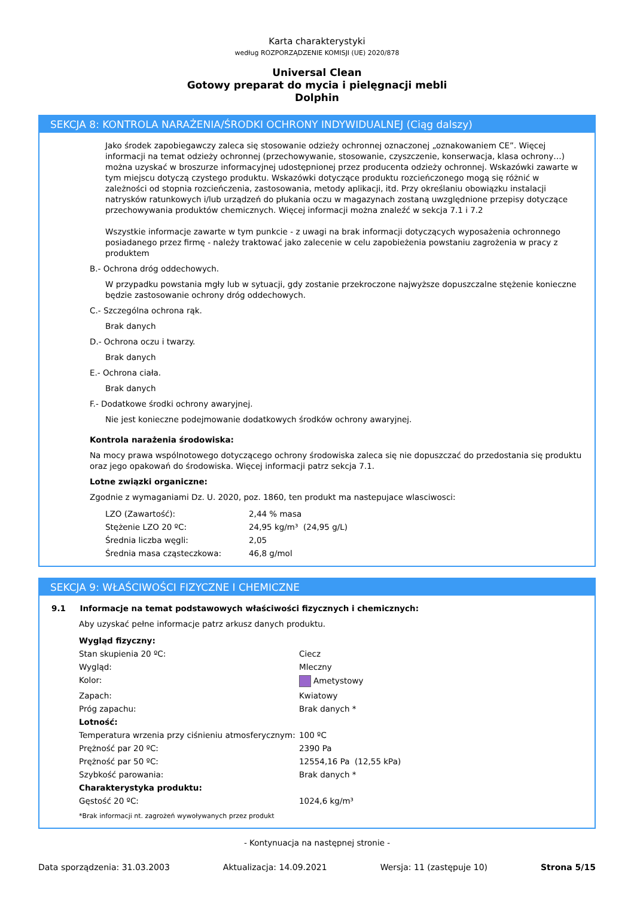Karta charakterystyki
według ROZPORZĄDZENIE KOMISJI (UE) 2020/878
Universal Clean
Gotowy preparat do mycia i pielęgnacji mebli
Dolphin
SEKCJA 8: KONTROLA NARAŻENIA/ŚRODKI OCHRONY INDYWIDUALNEJ (Ciąg dalszy)
Jako środek zapobiegawczy zaleca się stosowanie odzieży ochronnej oznaczonej „oznakowaniem CE”. Więcej informacji na temat odzieży ochronnej (przechowywanie, stosowanie, czyszczenie, konserwacja, klasa ochrony…) można uzyskać w broszurze informacyjnej udostępnionej przez producenta odzieży ochronnej. Wskazówki zawarte w tym miejscu dotyczą czystego produktu. Wskazówki dotyczące produktu rozcieńczonego mogą się różnić w zależności od stopnia rozcieńczenia, zastosowania, metody aplikacji, itd. Przy określaniu obowiązku instalacji natrysków ratunkowych i/lub urządzeń do płukania oczu w magazynach zostaną uwzględnione przepisy dotyczące przechowywania produktów chemicznych. Więcej informacji można znaleźć w sekcja 7.1 i 7.2
Wszystkie informacje zawarte w tym punkcie - z uwagi na brak informacji dotyczących wyposażenia ochronnego posiadanego przez firmę - należy traktować jako zalecenie w celu zapobieżenia powstaniu zagrożenia w pracy z produktem
B.- Ochrona dróg oddechowych.
W przypadku powstania mgły lub w sytuacji, gdy zostanie przekroczone najwyższe dopuszczalne stężenie konieczne będzie zastosowanie ochrony dróg oddechowych.
C.- Szczególna ochrona rąk.
Brak danych
D.- Ochrona oczu i twarzy.
Brak danych
E.- Ochrona ciała.
Brak danych
F.- Dodatkowe środki ochrony awaryjnej.
Nie jest konieczne podejmowanie dodatkowych środków ochrony awaryjnej.
Kontrola narażenia środowiska:
Na mocy prawa wspólnotowego dotyczącego ochrony środowiska zaleca się nie dopuszczać do przedostania się produktu oraz jego opakowań do środowiska. Więcej informacji patrz sekcja 7.1.
Lotne związki organiczne:
Zgodnie z wymaganiami Dz. U. 2020, poz. 1860, ten produkt ma nastepujace wlasciwosci:
| LZO (Zawartość): | 2,44 % masa |
| Stężenie LZO 20 ºC: | 24,95 kg/m³ (24,95 g/L) |
| Średnia liczba węgli: | 2,05 |
| Średnia masa cząsteczkowa: | 46,8 g/mol |
SEKCJA 9: WŁAŚCIWOŚCI FIZYCZNE I CHEMICZNE
9.1 Informacje na temat podstawowych właściwości fizycznych i chemicznych:
Aby uzyskać pełne informacje patrz arkusz danych produktu.
| Wygląd fizyczny: | |
| Stan skupienia 20 ºC: | Ciecz |
| Wygląd: | Mleczny |
| Kolor: | Ametystowy |
| Zapach: | Kwiatowy |
| Próg zapachu: | Brak danych * |
| Lotność: | |
| Temperatura wrzenia przy ciśnieniu atmosferycznym: | 100 ºC |
| Prężność par 20 ºC: | 2390 Pa |
| Prężność par 50 ºC: | 12554,16 Pa (12,55 kPa) |
| Szybkość parowania: | Brak danych * |
| Charakterystyka produktu: | |
| Gęstość 20 ºC: | 1024,6 kg/m³ |
| *Brak informacji nt. zagrożeń wywoływanych przez produkt | |
- Kontynuacja na następnej stronie -
Data sporządzenia: 31.03.2003 Aktualizacja: 14.09.2021 Wersja: 11 (zastępuje 10) Strona 5/15